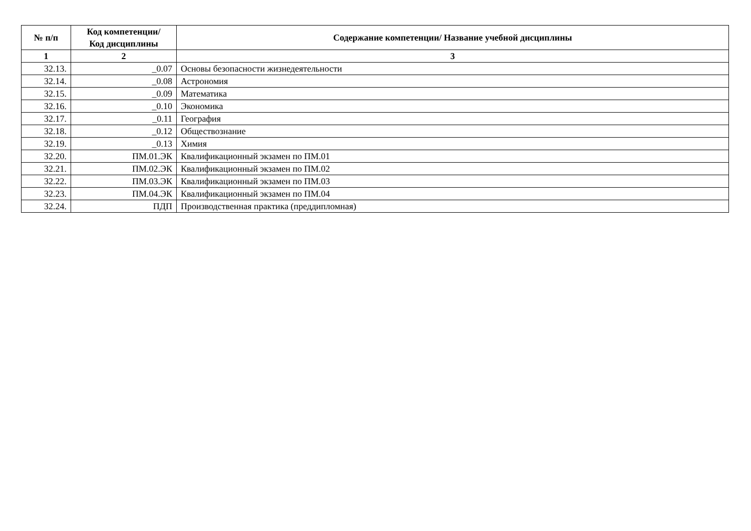| № п/п | Код компетенции/ Код дисциплины | Содержание компетенции/ Название учебной дисциплины |
| --- | --- | --- |
| 1 | 2 | 3 |
| 32.13. | _0.07 | Основы безопасности жизнедеятельности |
| 32.14. | _0.08 | Астрономия |
| 32.15. | _0.09 | Математика |
| 32.16. | _0.10 | Экономика |
| 32.17. | _0.11 | География |
| 32.18. | _0.12 | Обществознание |
| 32.19. | _0.13 | Химия |
| 32.20. | ПМ.01.ЭК | Квалификационный экзамен по ПМ.01 |
| 32.21. | ПМ.02.ЭК | Квалификационный экзамен по ПМ.02 |
| 32.22. | ПМ.03.ЭК | Квалификационный экзамен по ПМ.03 |
| 32.23. | ПМ.04.ЭК | Квалификационный экзамен по ПМ.04 |
| 32.24. | ПДП | Производственная практика (преддипломная) |